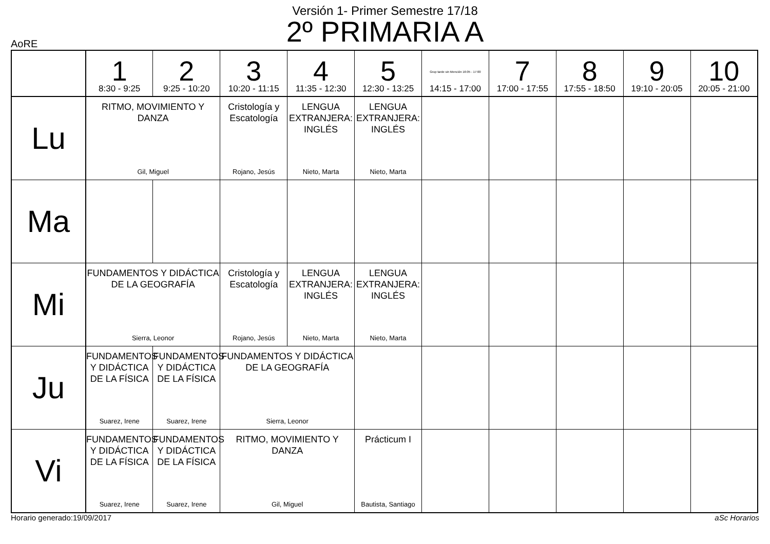Versión 1- Primer Semestre 17/18
2º PRIMARIA A
AoRE
| | 1 8:30 - 9:25 | 2 9:25 - 10:20 | 3 10:20 - 11:15 | 4 11:35 - 12:30 | 5 12:30 - 13:25 | Grup tarde sin Mención 16:05 - 17:00 14:15 - 17:00 | 7 17:00 - 17:55 | 8 17:55 - 18:50 | 9 19:10 - 20:05 | 10 20:05 - 21:00 |
| --- | --- | --- | --- | --- | --- | --- | --- | --- | --- | --- |
| Lu | RITMO, MOVIMIENTO Y DANZA Gil, Miguel | | Cristología y Escatología Rojano, Jesús | LENGUA EXTRANJERA: INGLÉS Nieto, Marta | LENGUA EXTRANJERA: INGLÉS Nieto, Marta | | | | | |
| Ma | | | | | | | | | | |
| Mi | FUNDAMENTOS Y DIDÁCTICA DE LA GEOGRAFÍA Sierra, Leonor | | Cristología y Escatología Rojano, Jesús | LENGUA EXTRANJERA: INGLÉS Nieto, Marta | LENGUA EXTRANJERA: INGLÉS Nieto, Marta | | | | | |
| Ju | FUNDAMENTOS Y DIDÁCTICA DE LA FÍSICA Suarez, Irene | FUNDAMENTOS Y DIDÁCTICA DE LA FÍSICA Suarez, Irene | FUNDAMENTOS Y DIDÁCTICA DE LA GEOGRAFÍA Sierra, Leonor | | | | | | | |
| Vi | FUNDAMENTOS Y DIDÁCTICA DE LA FÍSICA Suarez, Irene | FUNDAMENTOS Y DIDÁCTICA DE LA FÍSICA Suarez, Irene | RITMO, MOVIMIENTO Y DANZA Gil, Miguel | | Prácticum I Bautista, Santiago | | | | | |
Horario generado:19/09/2017 aSc Horarios